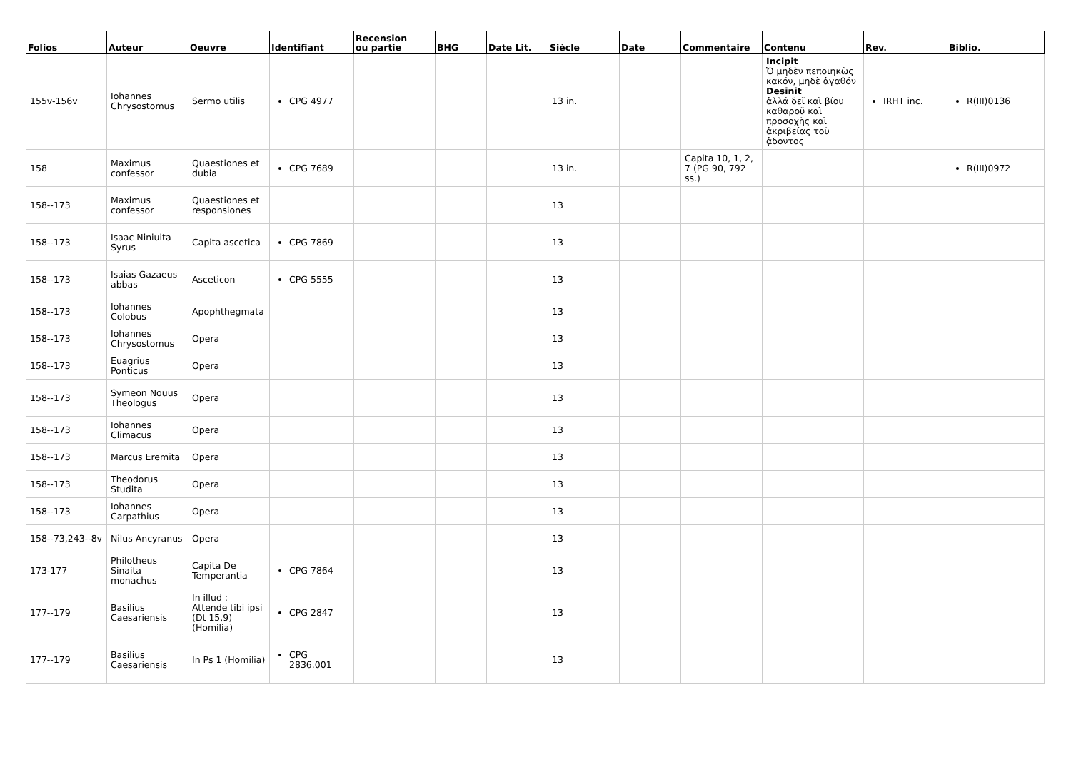| Folios | Auteur | Oeuvre | Identifiant | Recension ou partie | BHG | Date Lit. | Siècle | Date | Commentaire | Contenu | Rev. | Biblio. |
| --- | --- | --- | --- | --- | --- | --- | --- | --- | --- | --- | --- | --- |
| 155v-156v | Iohannes Chrysostomus | Sermo utilis | CPG 4977 | | | | 13 in. | | | Incipit Ὁ μηδὲν πεποιηκὼς κακόν, μηδὲ ἀγαθόν Desinit ἀλλά δεῖ καὶ βίου καθαροῦ καὶ προσοχῆς καὶ ἀκριβείας τοῦ ᾀδοντος | IRHT inc. | R(III)0136 |
| 158 | Maximus confessor | Quaestiones et dubia | CPG 7689 | | | | 13 in. | | Capita 10, 1, 2, 7 (PG 90, 792 ss.) | | | R(III)0972 |
| 158--173 | Maximus confessor | Quaestiones et responsiones | | | | | 13 | | | | | |
| 158--173 | Isaac Niniuita Syrus | Capita ascetica | CPG 7869 | | | | 13 | | | | | |
| 158--173 | Isaias Gazaeus abbas | Asceticon | CPG 5555 | | | | 13 | | | | | |
| 158--173 | Iohannes Colobus | Apophthegmata | | | | | 13 | | | | | |
| 158--173 | Iohannes Chrysostomus | Opera | | | | | 13 | | | | | |
| 158--173 | Euagrius Ponticus | Opera | | | | | 13 | | | | | |
| 158--173 | Symeon Nouus Theologus | Opera | | | | | 13 | | | | | |
| 158--173 | Iohannes Climacus | Opera | | | | | 13 | | | | | |
| 158--173 | Marcus Eremita | Opera | | | | | 13 | | | | | |
| 158--173 | Theodorus Studita | Opera | | | | | 13 | | | | | |
| 158--173 | Iohannes Carpathius | Opera | | | | | 13 | | | | | |
| 158--73,243--8v | Nilus Ancyranus | Opera | | | | | 13 | | | | | |
| 173-177 | Philotheus Sinaita monachus | Capita De Temperantia | CPG 7864 | | | | 13 | | | | | |
| 177--179 | Basilius Caesariensis | In illud : Attende tibi ipsi (Dt 15,9) (Homilia) | CPG 2847 | | | | 13 | | | | | |
| 177--179 | Basilius Caesariensis | In Ps 1 (Homilia) | CPG 2836.001 | | | | 13 | | | | | |